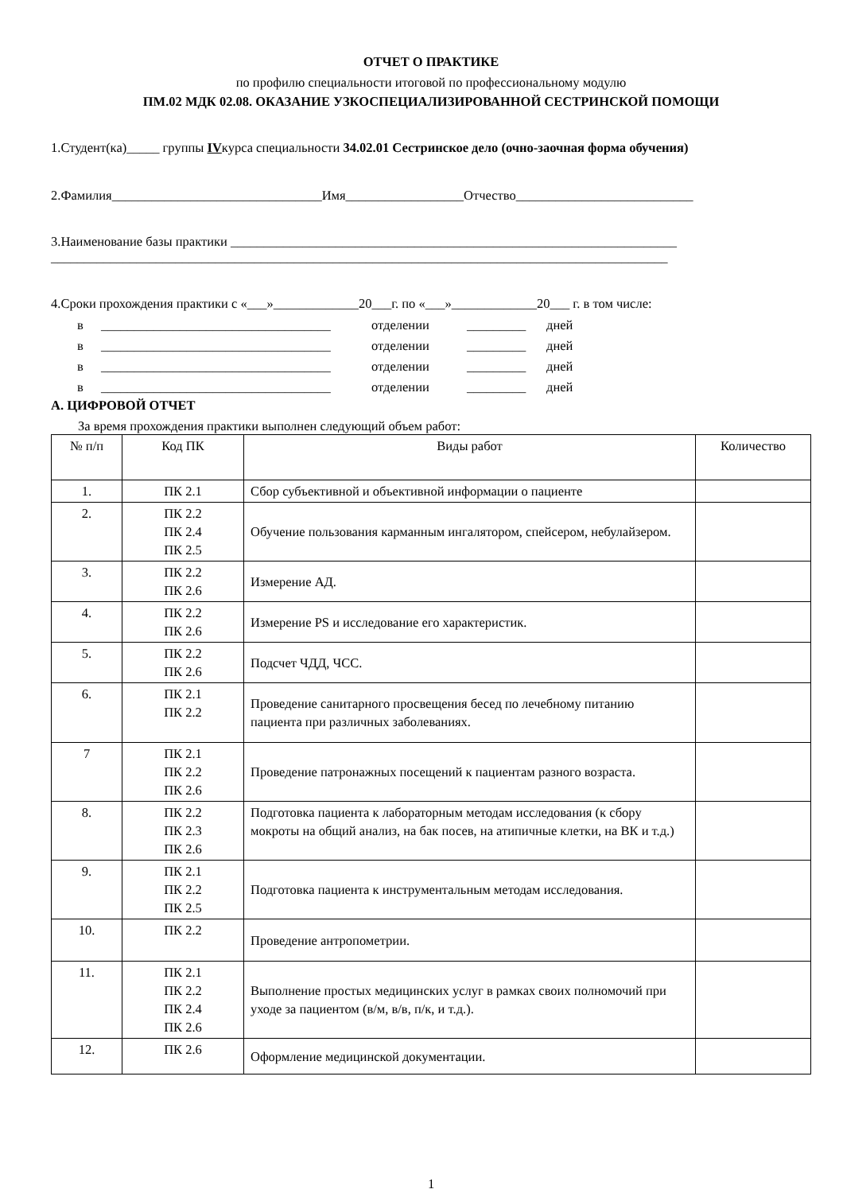ОТЧЕТ О ПРАКТИКЕ
по профилю специальности итоговой по профессиональному модулю
ПМ.02 МДК 02.08. ОКАЗАНИЕ УЗКОСПЕЦИАЛИЗИРОВАННОЙ СЕСТРИНСКОЙ ПОМОЩИ
1.Студент(ка)_____ группы IVкурса специальности 34.02.01 Сестринское дело (очно-заочная форма обучения)
2.Фамилия________________________________Имя__________________Отчество___________________________
3.Наименование базы практики ____________________________________________________________________
______________________________________________________________________________________________
4.Сроки прохождения практики с «___»_____________20___г. по «___»_____________20___ г. в том числе:
в ___________________________________ отделении _________ дней в ___________________________________ отделении _________ дней в ___________________________________ отделении _________ дней в ___________________________________ отделении _________ дней
А. ЦИФРОВОЙ ОТЧЕТ
За время прохождения практики выполнен следующий объем работ:
| № п/п | Код ПК | Виды работ | Количество |
| --- | --- | --- | --- |
| 1. | ПК 2.1 | Сбор субъективной и объективной информации о пациенте | |
| 2. | ПК 2.2 ПК 2.4 ПК 2.5 | Обучение пользования карманным ингалятором, спейсером, небулайзером. | |
| 3. | ПК 2.2 ПК 2.6 | Измерение АД. | |
| 4. | ПК 2.2 ПК 2.6 | Измерение PS и исследование его характеристик. | |
| 5. | ПК 2.2 ПК 2.6 | Подсчет ЧДД, ЧСС. | |
| 6. | ПК 2.1 ПК 2.2 | Проведение санитарного просвещения бесед по лечебному питанию пациента при различных заболеваниях. | |
| 7 | ПК 2.1 ПК 2.2 ПК 2.6 | Проведение патронажных посещений к пациентам разного возраста. | |
| 8. | ПК 2.2 ПК 2.3 ПК 2.6 | Подготовка пациента к лабораторным методам исследования (к сбору мокроты на общий анализ, на бак посев, на атипичные клетки, на ВК и т.д.) | |
| 9. | ПК 2.1 ПК 2.2 ПК 2.5 | Подготовка пациента к инструментальным методам исследования. | |
| 10. | ПК 2.2 | Проведение антропометрии. | |
| 11. | ПК 2.1 ПК 2.2 ПК 2.4 ПК 2.6 | Выполнение простых медицинских услуг в рамках своих полномочий при уходе за пациентом (в/м, в/в, п/к, и т.д.). | |
| 12. | ПК 2.6 | Оформление медицинской документации. | |
1